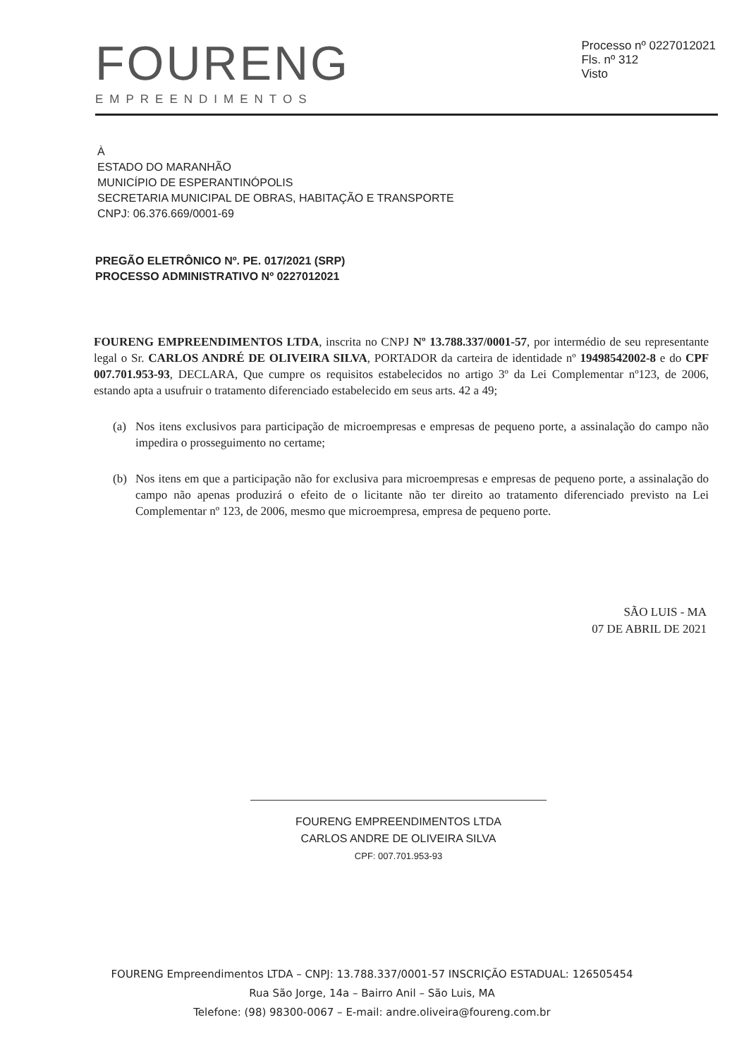FOURENG
EMPREENDIMENTOS
Processo nº 0227012021
Fls. nº 312
Visto
À
ESTADO DO MARANHÃO
MUNICÍPIO DE ESPERANTINÓPOLIS
SECRETARIA MUNICIPAL DE OBRAS, HABITAÇÃO E TRANSPORTE
CNPJ: 06.376.669/0001-69
PREGÃO ELETRÔNICO Nº. PE. 017/2021 (SRP)
PROCESSO ADMINISTRATIVO Nº 0227012021
FOURENG EMPREENDIMENTOS LTDA, inscrita no CNPJ Nº 13.788.337/0001-57, por intermédio de seu representante legal o Sr. CARLOS ANDRÉ DE OLIVEIRA SILVA, PORTADOR da carteira de identidade nº 19498542002-8 e do CPF 007.701.953-93, DECLARA, Que cumpre os requisitos estabelecidos no artigo 3º da Lei Complementar nº123, de 2006, estando apta a usufruir o tratamento diferenciado estabelecido em seus arts. 42 a 49;
(a) Nos itens exclusivos para participação de microempresas e empresas de pequeno porte, a assinalação do campo não impedira o prosseguimento no certame;
(b) Nos itens em que a participação não for exclusiva para microempresas e empresas de pequeno porte, a assinalação do campo não apenas produzirá o efeito de o licitante não ter direito ao tratamento diferenciado previsto na Lei Complementar nº 123, de 2006, mesmo que microempresa, empresa de pequeno porte.
SÃO LUIS - MA
07 DE ABRIL DE 2021
FOURENG EMPREENDIMENTOS LTDA
CARLOS ANDRE DE OLIVEIRA SILVA
CPF: 007.701.953-93
FOURENG Empreendimentos LTDA – CNPJ: 13.788.337/0001-57 INSCRIÇÃO ESTADUAL: 126505454
Rua São Jorge, 14a – Bairro Anil – São Luis, MA
Telefone: (98) 98300-0067 – E-mail: andre.oliveira@foureng.com.br